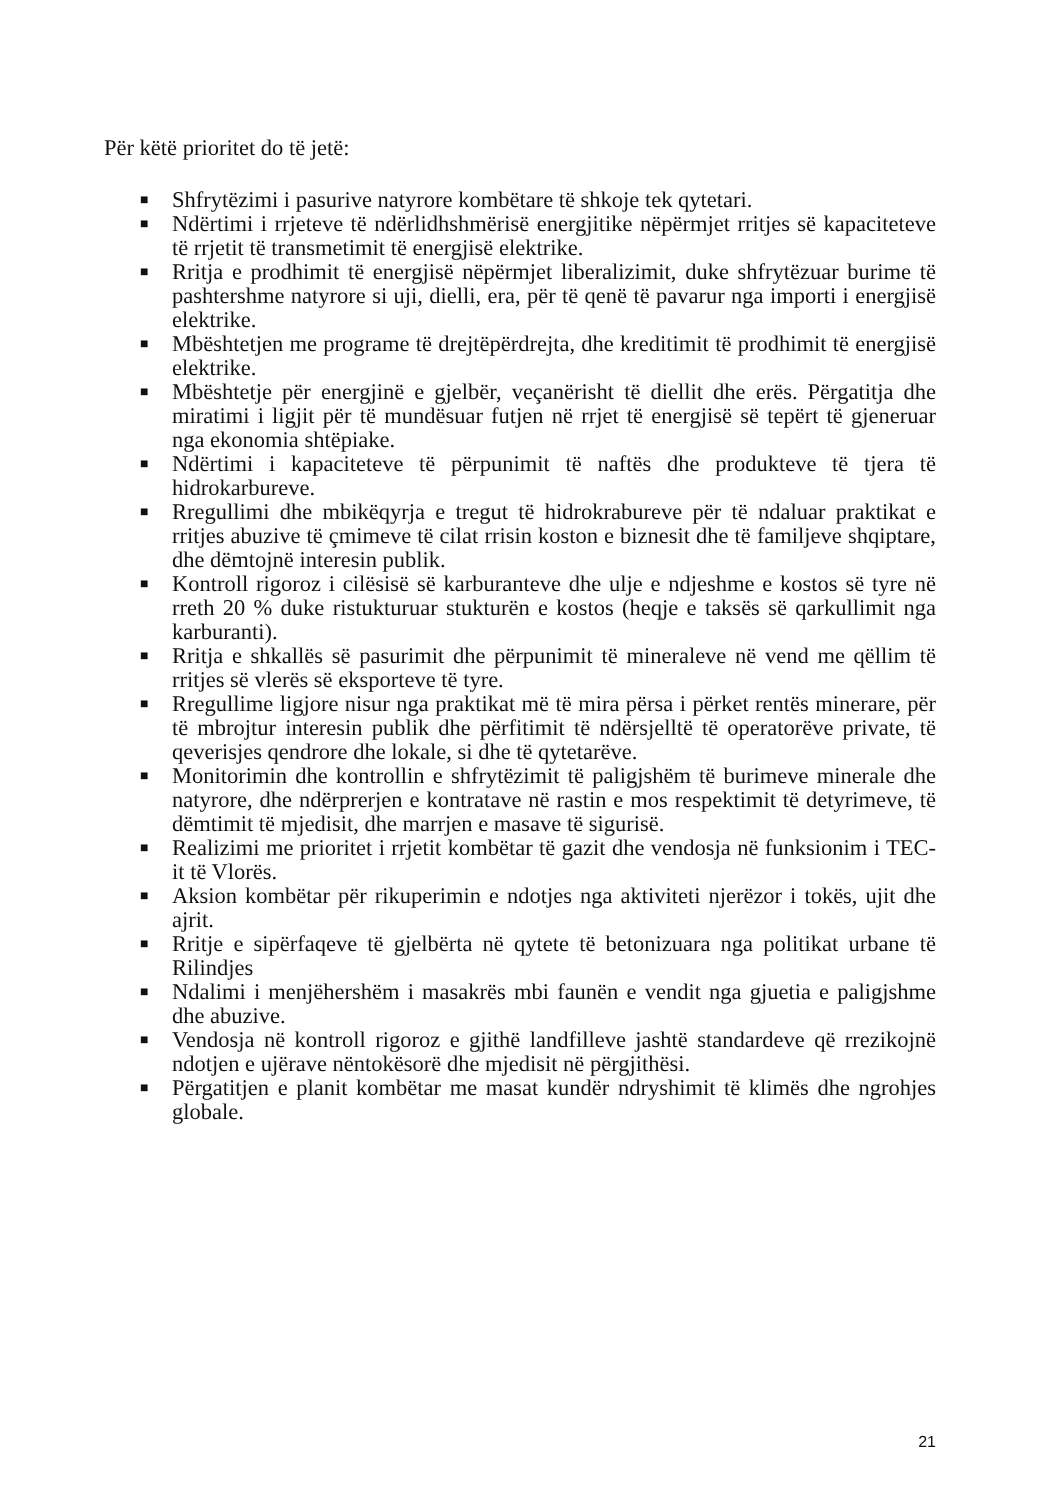Për këtë prioritet do të jetë:
■ Shfrytëzimi i pasurive natyrore kombëtare të shkoje tek qytetari.
■ Ndërtimi i rrjeteve të ndërlidhshmërisë energjitike nëpërmjet rritjes së kapaciteteve të rrjetit të transmetimit të energjisë elektrike.
■ Rritja e prodhimit të energjisë nëpërmjet liberalizimit, duke shfrytëzuar burime të pashtershme natyrore si uji, dielli, era, për të qenë të pavarur nga importi i energjisë elektrike.
■ Mbështetjen me programe të drejtëpërdrejta, dhe kreditimit të prodhimit të energjisë elektrike.
■ Mbështetje për energjinë e gjelbër, veçanërisht të diellit dhe erës. Përgatitja dhe miratimi i ligjit për të mundësuar futjen në rrjet të energjisë së tepërt të gjeneruar nga ekonomia shtëpiake.
■ Ndërtimi i kapaciteteve të përpunimit të naftës dhe produkteve të tjera të hidrokarbureve.
■ Rregullimi dhe mbikëqyrja e tregut të hidrokrabureve për të ndaluar praktikat e rritjes abuzive të çmimeve të cilat rrisin koston e biznesit dhe të familjeve shqiptare, dhe dëmtojnë interesin publik.
■ Kontroll rigoroz i cilësisë së karburanteve dhe ulje e ndjeshme e kostos së tyre në rreth 20 % duke ristukturuar stukturën e kostos (heqje e taksës së qarkullimit nga karburanti).
■ Rritja e shkallës së pasurimit dhe përpunimit të mineraleve në vend me qëllim të rritjes së vlerës së eksporteve të tyre.
■ Rregullime ligjore nisur nga praktikat më të mira përsa i përket rentës minerare, për të mbrojtur interesin publik dhe përfitimit të ndërsjelltë të operatorëve private, të qeverisjes qendrore dhe lokale, si dhe të qytetarëve.
■ Monitorimin dhe kontrollin e shfrytëzimit të paligjshëm të burimeve minerale dhe natyrore, dhe ndërprerjen e kontratave në rastin e mos respektimit të detyrimeve, të dëmtimit të mjedisit, dhe marrjen e masave të sigurisë.
■ Realizimi me prioritet i rrjetit kombëtar të gazit dhe vendosja në funksionim i TEC-it të Vlorës.
■ Aksion kombëtar për rikuperimin e ndotjes nga aktiviteti njerëzor i tokës, ujit dhe ajrit.
■ Rritje e sipërfaqeve të gjelbërta në qytete të betonizuara nga politikat urbane të Rilindjes
■ Ndalimi i menjëhershëm i masakrës mbi faunën e vendit nga gjuetia e paligjshme dhe abuzive.
■ Vendosja në kontroll rigoroz e gjithë landfilleve jashtë standardeve që rrezikojnë ndotjen e ujërave nëntokësorë dhe mjedisit në përgjithësi.
■ Përgatitjen e planit kombëtar me masat kundër ndryshimit të klimës dhe ngrohjes globale.
21